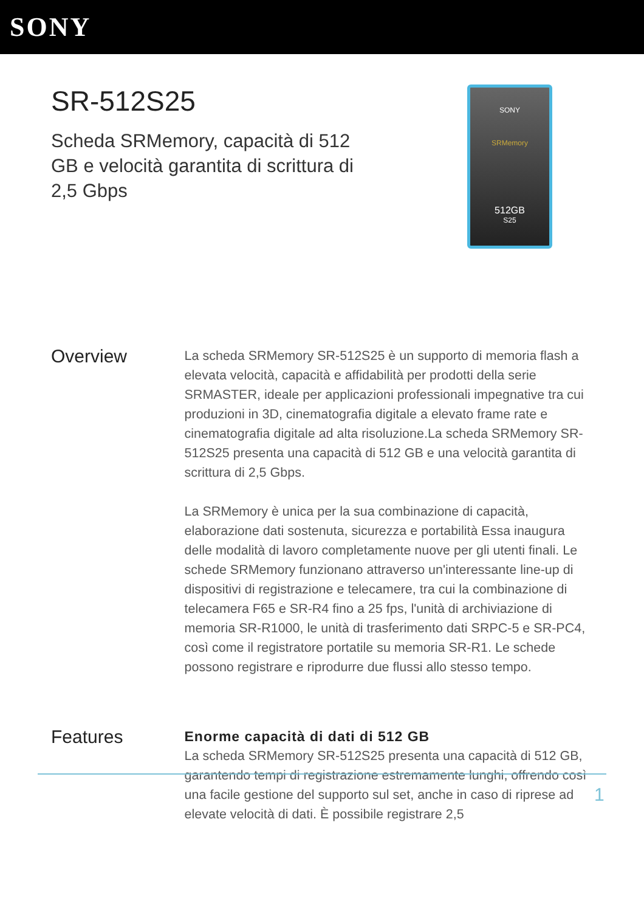SONY
SR-512S25
Scheda SRMemory, capacità di 512 GB e velocità garantita di scrittura di 2,5 Gbps
SONY
SRMemory
512GB
S25
Overview
La scheda SRMemory SR-512S25 è un supporto di memoria flash a elevata velocità, capacità e affidabilità per prodotti della serie SRMASTER, ideale per applicazioni professionali impegnative tra cui produzioni in 3D, cinematografia digitale a elevato frame rate e cinematografia digitale ad alta risoluzione.La scheda SRMemory SR-512S25 presenta una capacità di 512 GB e una velocità garantita di scrittura di 2,5 Gbps.
La SRMemory è unica per la sua combinazione di capacità, elaborazione dati sostenuta, sicurezza e portabilità Essa inaugura delle modalità di lavoro completamente nuove per gli utenti finali. Le schede SRMemory funzionano attraverso un'interessante line-up di dispositivi di registrazione e telecamere, tra cui la combinazione di telecamera F65 e SR-R4 fino a 25 fps, l'unità di archiviazione di memoria SR-R1000, le unità di trasferimento dati SRPC-5 e SR-PC4, così come il registratore portatile su memoria SR-R1. Le schede possono registrare e riprodurre due flussi allo stesso tempo.
Features
Enorme capacità di dati di 512 GB
La scheda SRMemory SR-512S25 presenta una capacità di 512 GB, garantendo tempi di registrazione estremamente lunghi, offrendo così una facile gestione del supporto sul set, anche in caso di riprese ad elevate velocità di dati. È possibile registrare 2,5
1